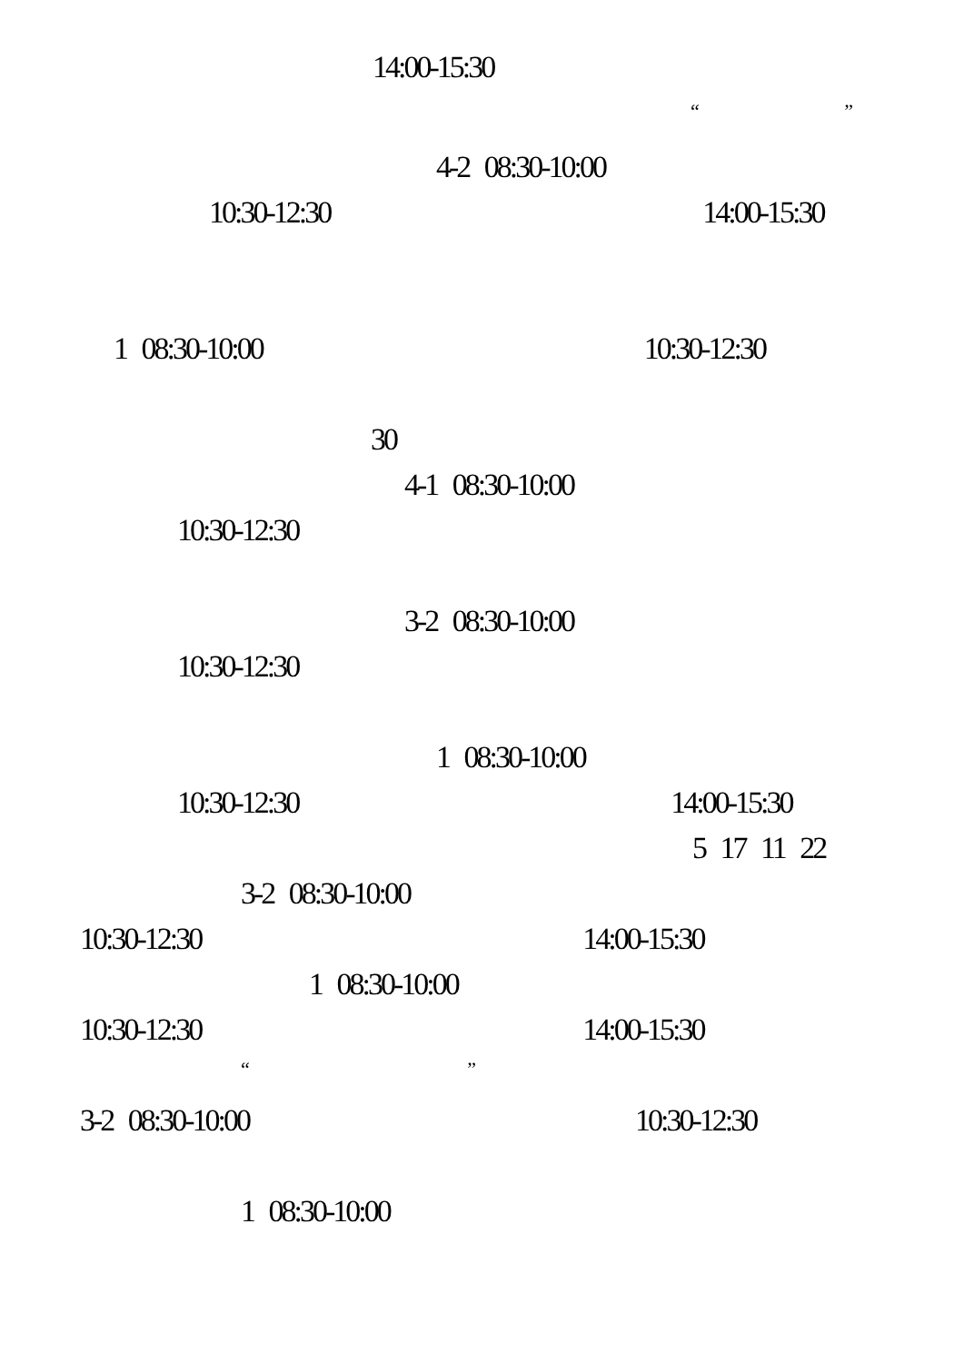14:00-15:30
“ ”
4-2 08:30-10:00
10:30-12:30 14:00-15:30
1 08:30-10:00 10:30-12:30
30
4-1 08:30-10:00
10:30-12:30
3-2 08:30-10:00
10:30-12:30
1 08:30-10:00
10:30-12:30 14:00-15:30
5 17 11 22
3-2 08:30-10:00
10:30-12:30 14:00-15:30
1 08:30-10:00
10:30-12:30 14:00-15:30
“ ”
3-2 08:30-10:00 10:30-12:30
1 08:30-10:00